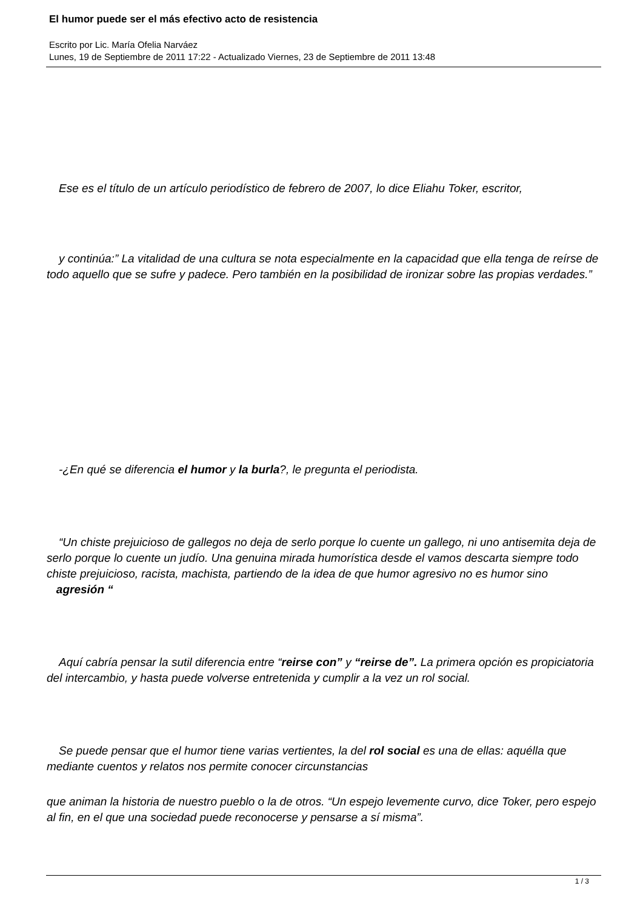El humor puede ser el más efectivo acto de resistencia
Escrito por Lic. María Ofelia Narváez
Lunes, 19 de Septiembre de 2011 17:22 - Actualizado Viernes, 23 de Septiembre de 2011 13:48
Ese es el título de un artículo periodístico de febrero de 2007, lo dice Eliahu Toker, escritor,
y continúa:” La vitalidad de una cultura se nota especialmente en la capacidad que ella tenga de reírse de todo aquello que se sufre y padece. Pero también en la posibilidad de ironizar sobre las propias verdades.”
-¿En qué se diferencia el humor y la burla?, le pregunta el periodista.
“Un chiste prejuicioso de gallegos no deja de serlo porque lo cuente un gallego, ni uno antisemita deja de serlo porque lo cuente un judío. Una genuina mirada humorística desde el vamos descarta siempre todo chiste prejuicioso, racista, machista, partiendo de la idea de que humor agresivo no es humor sino agresión “
Aquí cabría pensar la sutil diferencia entre “reirse con” y “reirse de”. La primera opción es propiciatoria del intercambio, y hasta puede volverse entretenida y cumplir a la vez un rol social.
Se puede pensar que el humor tiene varias vertientes, la del rol social es una de ellas: aquélla que mediante cuentos y relatos nos permite conocer circunstancias
que animan la historia de nuestro pueblo o la de otros. “Un espejo levemente curvo, dice Toker, pero espejo al fin, en el que una sociedad puede reconocerse y pensarse a sí misma”.
1 / 3